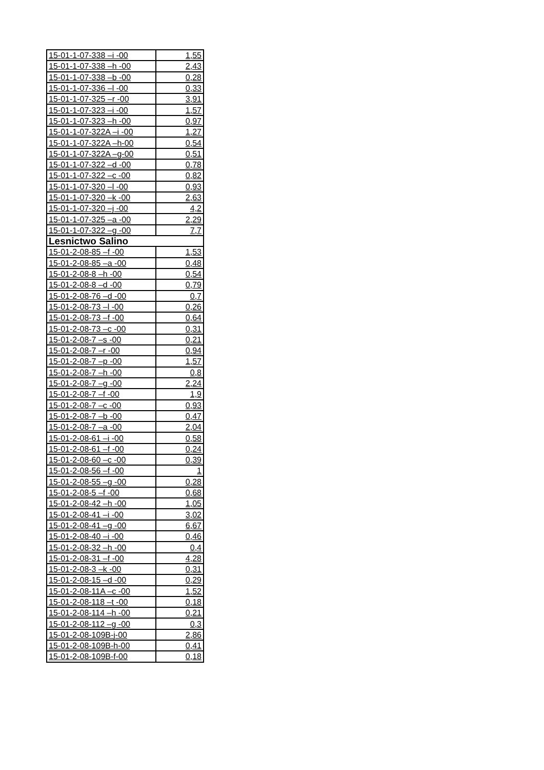| 15-01-1-07-338 –i -00 | 1,55 |
| 15-01-1-07-338 –h -00 | 2,43 |
| 15-01-1-07-338 –b -00 | 0,28 |
| 15-01-1-07-336 –l -00 | 0,33 |
| 15-01-1-07-325 –r -00 | 3,91 |
| 15-01-1-07-323 –i -00 | 1,57 |
| 15-01-1-07-323 –h -00 | 0,97 |
| 15-01-1-07-322A –i -00 | 1,27 |
| 15-01-1-07-322A –h-00 | 0,54 |
| 15-01-1-07-322A –g-00 | 0,51 |
| 15-01-1-07-322 –d -00 | 0,78 |
| 15-01-1-07-322 –c -00 | 0,82 |
| 15-01-1-07-320 –l -00 | 0,93 |
| 15-01-1-07-320 –k -00 | 2,63 |
| 15-01-1-07-320 –j -00 | 4,2 |
| 15-01-1-07-325 –a -00 | 2,29 |
| 15-01-1-07-322 –g -00 | 7,7 |
| Lesnictwo Salino | |
| 15-01-2-08-85 –f -00 | 1,53 |
| 15-01-2-08-85 –a -00 | 0,48 |
| 15-01-2-08-8 –h -00 | 0,54 |
| 15-01-2-08-8 –d -00 | 0,79 |
| 15-01-2-08-76 –d -00 | 0,7 |
| 15-01-2-08-73 –l -00 | 0,26 |
| 15-01-2-08-73 –f -00 | 0,64 |
| 15-01-2-08-73 –c -00 | 0,31 |
| 15-01-2-08-7 –s -00 | 0,21 |
| 15-01-2-08-7 –r -00 | 0,94 |
| 15-01-2-08-7 –p -00 | 1,57 |
| 15-01-2-08-7 –h -00 | 0,8 |
| 15-01-2-08-7 –g -00 | 2,24 |
| 15-01-2-08-7 –f -00 | 1,9 |
| 15-01-2-08-7 –c -00 | 0,93 |
| 15-01-2-08-7 –b -00 | 0,47 |
| 15-01-2-08-7 –a -00 | 2,04 |
| 15-01-2-08-61 –i -00 | 0,58 |
| 15-01-2-08-61 –f -00 | 0,24 |
| 15-01-2-08-60 –c -00 | 0,39 |
| 15-01-2-08-56 –f -00 | 1 |
| 15-01-2-08-55 –g -00 | 0,28 |
| 15-01-2-08-5 –f -00 | 0,68 |
| 15-01-2-08-42 –h -00 | 1,05 |
| 15-01-2-08-41 –i -00 | 3,02 |
| 15-01-2-08-41 –g -00 | 6,67 |
| 15-01-2-08-40 –i -00 | 0,46 |
| 15-01-2-08-32 –h -00 | 0,4 |
| 15-01-2-08-31 –f -00 | 4,28 |
| 15-01-2-08-3 –k -00 | 0,31 |
| 15-01-2-08-15 –d -00 | 0,29 |
| 15-01-2-08-11A –c -00 | 1,52 |
| 15-01-2-08-118 –t -00 | 0,18 |
| 15-01-2-08-114 –h -00 | 0,21 |
| 15-01-2-08-112 –g -00 | 0,3 |
| 15-01-2-08-109B-j-00 | 2,86 |
| 15-01-2-08-109B-h-00 | 0,41 |
| 15-01-2-08-109B-f-00 | 0,18 |